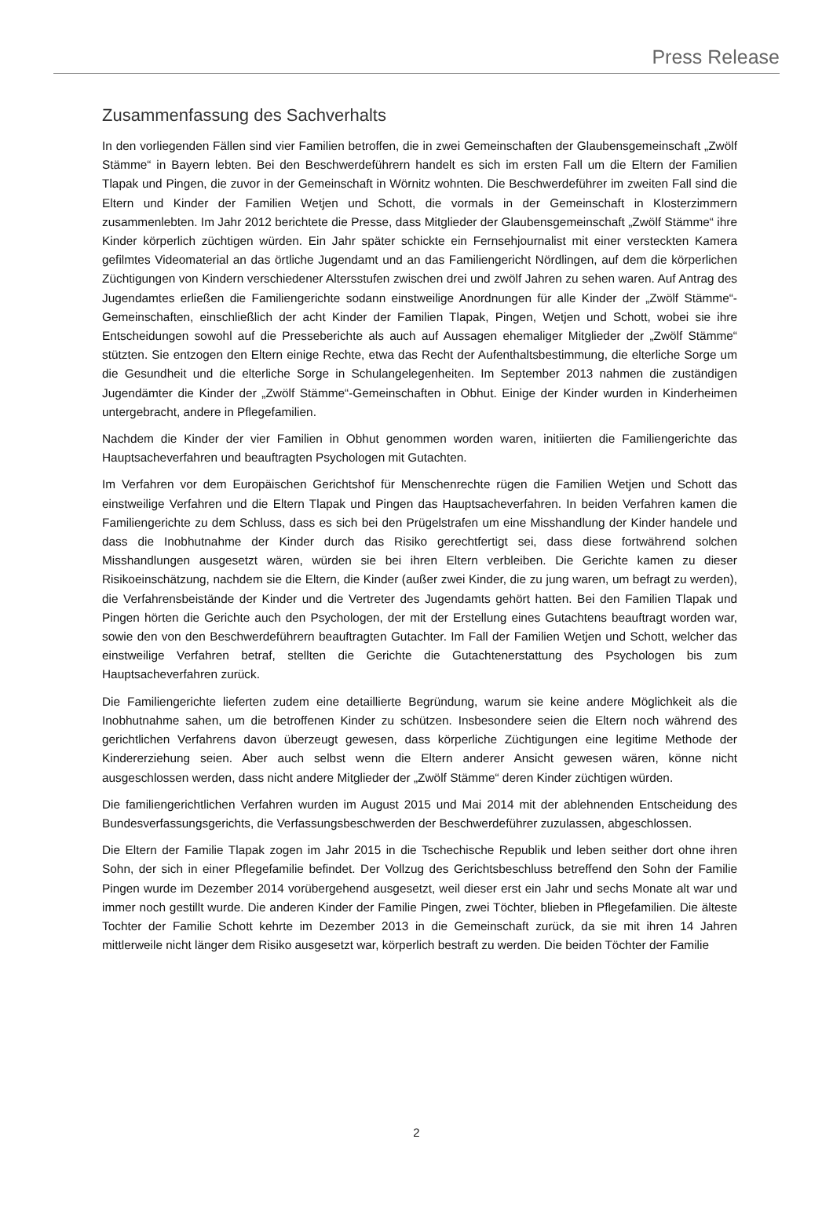Press Release
Zusammenfassung des Sachverhalts
In den vorliegenden Fällen sind vier Familien betroffen, die in zwei Gemeinschaften der Glaubensgemeinschaft „Zwölf Stämme“ in Bayern lebten. Bei den Beschwerdeführern handelt es sich im ersten Fall um die Eltern der Familien Tlapak und Pingen, die zuvor in der Gemeinschaft in Wörnitz wohnten. Die Beschwerdeführer im zweiten Fall sind die Eltern und Kinder der Familien Wetjen und Schott, die vormals in der Gemeinschaft in Klosterzimmern zusammenlebten. Im Jahr 2012 berichtete die Presse, dass Mitglieder der Glaubensgemeinschaft „Zwölf Stämme“ ihre Kinder körperlich züchtigen würden. Ein Jahr später schickte ein Fernsehjournalist mit einer versteckten Kamera gefilmtes Videomaterial an das örtliche Jugendamt und an das Familiengericht Nördlingen, auf dem die körperlichen Züchtigungen von Kindern verschiedener Altersstufen zwischen drei und zwölf Jahren zu sehen waren. Auf Antrag des Jugendamtes erließen die Familiengerichte sodann einstweilige Anordnungen für alle Kinder der „Zwölf Stämme“-Gemeinschaften, einschließlich der acht Kinder der Familien Tlapak, Pingen, Wetjen und Schott, wobei sie ihre Entscheidungen sowohl auf die Presseberichte als auch auf Aussagen ehemaliger Mitglieder der „Zwölf Stämme“ stützten. Sie entzogen den Eltern einige Rechte, etwa das Recht der Aufenthaltsbestimmung, die elterliche Sorge um die Gesundheit und die elterliche Sorge in Schulangelegenheiten. Im September 2013 nahmen die zuständigen Jugendämter die Kinder der „Zwölf Stämme“-Gemeinschaften in Obhut. Einige der Kinder wurden in Kinderheimen untergebracht, andere in Pflegefamilien.
Nachdem die Kinder der vier Familien in Obhut genommen worden waren, initiierten die Familiengerichte das Hauptsacheverfahren und beauftragten Psychologen mit Gutachten.
Im Verfahren vor dem Europäischen Gerichtshof für Menschenrechte rügen die Familien Wetjen und Schott das einstweilige Verfahren und die Eltern Tlapak und Pingen das Hauptsacheverfahren. In beiden Verfahren kamen die Familiengerichte zu dem Schluss, dass es sich bei den Prügelstrafen um eine Misshandlung der Kinder handele und dass die Inobhutnahme der Kinder durch das Risiko gerechtfertigt sei, dass diese fortwährend solchen Misshandlungen ausgesetzt wären, würden sie bei ihren Eltern verbleiben. Die Gerichte kamen zu dieser Risikoeinschätzung, nachdem sie die Eltern, die Kinder (außer zwei Kinder, die zu jung waren, um befragt zu werden), die Verfahrensbeistände der Kinder und die Vertreter des Jugendamts gehört hatten. Bei den Familien Tlapak und Pingen hörten die Gerichte auch den Psychologen, der mit der Erstellung eines Gutachtens beauftragt worden war, sowie den von den Beschwerdeführern beauftragten Gutachter. Im Fall der Familien Wetjen und Schott, welcher das einstweilige Verfahren betraf, stellten die Gerichte die Gutachtenerstattung des Psychologen bis zum Hauptsacheverfahren zurück.
Die Familiengerichte lieferten zudem eine detaillierte Begründung, warum sie keine andere Möglichkeit als die Inobhutnahme sahen, um die betroffenen Kinder zu schützen. Insbesondere seien die Eltern noch während des gerichtlichen Verfahrens davon überzeugt gewesen, dass körperliche Züchtigungen eine legitime Methode der Kindererziehung seien. Aber auch selbst wenn die Eltern anderer Ansicht gewesen wären, könne nicht ausgeschlossen werden, dass nicht andere Mitglieder der „Zwölf Stämme“ deren Kinder züchtigen würden.
Die familiengerichtlichen Verfahren wurden im August 2015 und Mai 2014 mit der ablehnenden Entscheidung des Bundesverfassungsgerichts, die Verfassungsbeschwerden der Beschwerdeführer zuzulassen, abgeschlossen.
Die Eltern der Familie Tlapak zogen im Jahr 2015 in die Tschechische Republik und leben seither dort ohne ihren Sohn, der sich in einer Pflegefamilie befindet. Der Vollzug des Gerichtsbeschluss betreffend den Sohn der Familie Pingen wurde im Dezember 2014 vorübergehend ausgesetzt, weil dieser erst ein Jahr und sechs Monate alt war und immer noch gestillt wurde. Die anderen Kinder der Familie Pingen, zwei Töchter, blieben in Pflegefamilien. Die älteste Tochter der Familie Schott kehrte im Dezember 2013 in die Gemeinschaft zurück, da sie mit ihren 14 Jahren mittlerweile nicht länger dem Risiko ausgesetzt war, körperlich bestraft zu werden. Die beiden Töchter der Familie
2